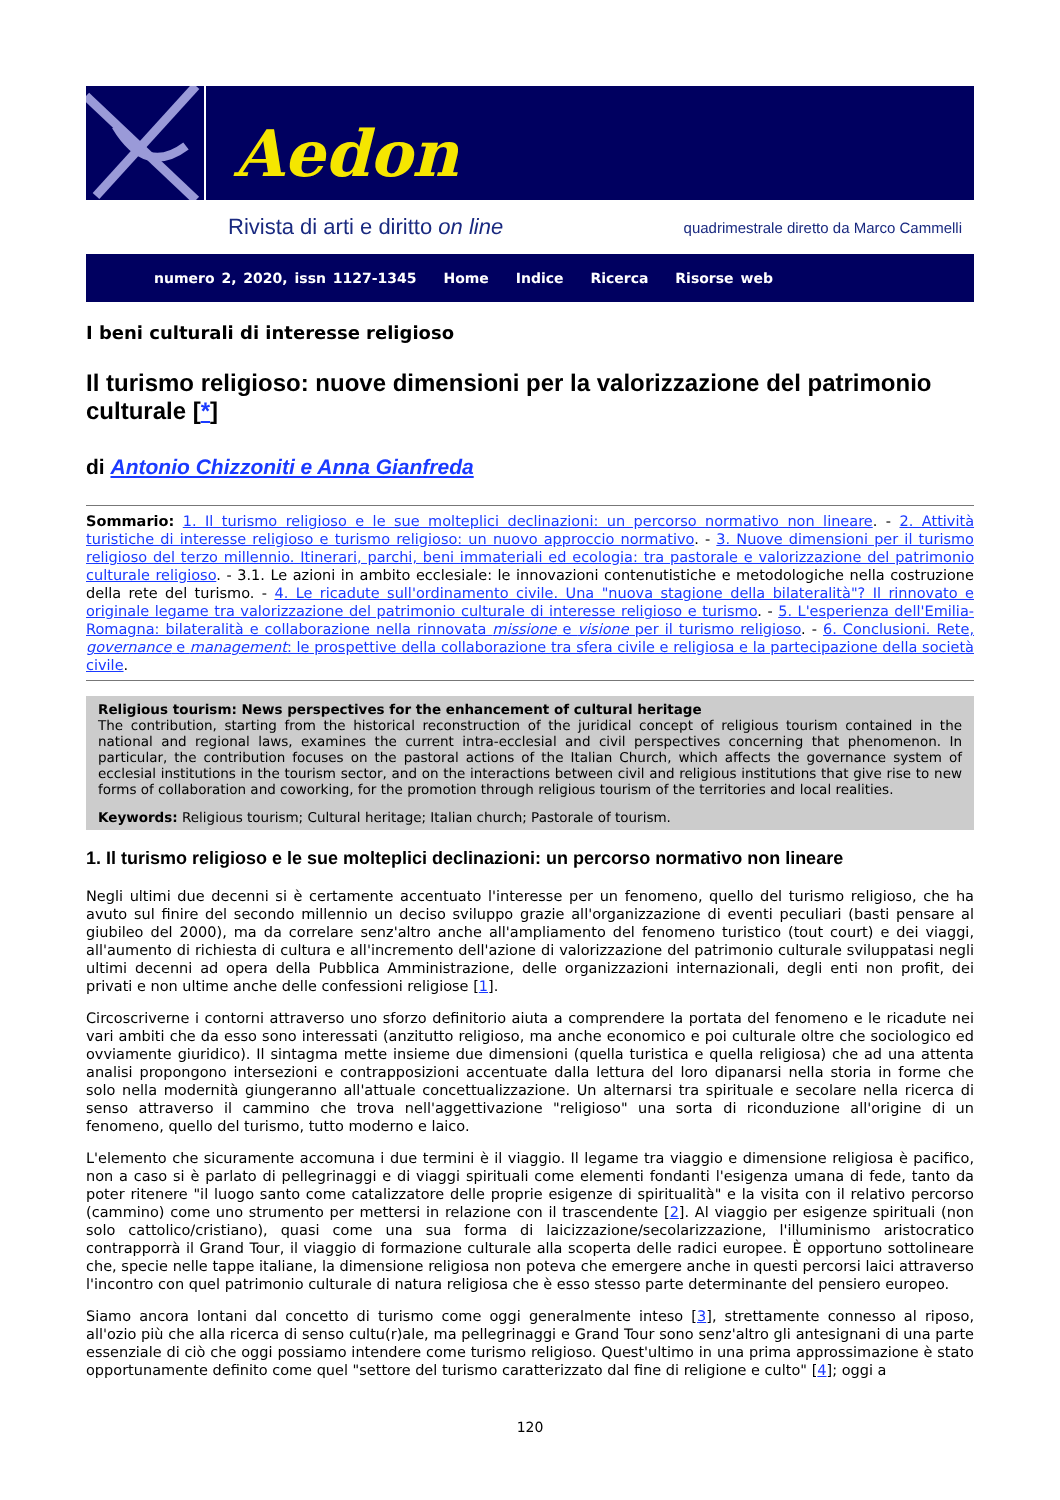Aedon
Rivista di arti e diritto on line quadrimestrale diretto da Marco Cammelli
numero 2, 2020, issn 1127-1345 Home Indice Ricerca Risorse web
I beni culturali di interesse religioso
Il turismo religioso: nuove dimensioni per la valorizzazione del patrimonio culturale [*]
di Antonio Chizzoniti e Anna Gianfreda
Sommario: 1. Il turismo religioso e le sue molteplici declinazioni: un percorso normativo non lineare. - 2. Attività turistiche di interesse religioso e turismo religioso: un nuovo approccio normativo. - 3. Nuove dimensioni per il turismo religioso del terzo millennio. Itinerari, parchi, beni immateriali ed ecologia: tra pastorale e valorizzazione del patrimonio culturale religioso. - 3.1. Le azioni in ambito ecclesiale: le innovazioni contenutistiche e metodologiche nella costruzione della rete del turismo. - 4. Le ricadute sull'ordinamento civile. Una "nuova stagione della bilateralità"? Il rinnovato e originale legame tra valorizzazione del patrimonio culturale di interesse religioso e turismo. - 5. L'esperienza dell'Emilia-Romagna: bilateralità e collaborazione nella rinnovata missione e visione per il turismo religioso. - 6. Conclusioni. Rete, governance e management: le prospettive della collaborazione tra sfera civile e religiosa e la partecipazione della società civile.
Religious tourism: News perspectives for the enhancement of cultural heritage
The contribution, starting from the historical reconstruction of the juridical concept of religious tourism contained in the national and regional laws, examines the current intra-ecclesial and civil perspectives concerning that phenomenon. In particular, the contribution focuses on the pastoral actions of the Italian Church, which affects the governance system of ecclesial institutions in the tourism sector, and on the interactions between civil and religious institutions that give rise to new forms of collaboration and coworking, for the promotion through religious tourism of the territories and local realities.
Keywords: Religious tourism; Cultural heritage; Italian church; Pastorale of tourism.
1. Il turismo religioso e le sue molteplici declinazioni: un percorso normativo non lineare
Negli ultimi due decenni si è certamente accentuato l'interesse per un fenomeno, quello del turismo religioso, che ha avuto sul finire del secondo millennio un deciso sviluppo grazie all'organizzazione di eventi peculiari (basti pensare al giubileo del 2000), ma da correlare senz'altro anche all'ampliamento del fenomeno turistico (tout court) e dei viaggi, all'aumento di richiesta di cultura e all'incremento dell'azione di valorizzazione del patrimonio culturale sviluppatasi negli ultimi decenni ad opera della Pubblica Amministrazione, delle organizzazioni internazionali, degli enti non profit, dei privati e non ultime anche delle confessioni religiose [1].
Circoscriverne i contorni attraverso uno sforzo definitorio aiuta a comprendere la portata del fenomeno e le ricadute nei vari ambiti che da esso sono interessati (anzitutto religioso, ma anche economico e poi culturale oltre che sociologico ed ovviamente giuridico). Il sintagma mette insieme due dimensioni (quella turistica e quella religiosa) che ad una attenta analisi propongono intersezioni e contrapposizioni accentuate dalla lettura del loro dipanarsi nella storia in forme che solo nella modernità giungeranno all'attuale concettualizzazione. Un alternarsi tra spirituale e secolare nella ricerca di senso attraverso il cammino che trova nell'aggettivazione "religioso" una sorta di riconduzione all'origine di un fenomeno, quello del turismo, tutto moderno e laico.
L'elemento che sicuramente accomuna i due termini è il viaggio. Il legame tra viaggio e dimensione religiosa è pacifico, non a caso si è parlato di pellegrinaggi e di viaggi spirituali come elementi fondanti l'esigenza umana di fede, tanto da poter ritenere "il luogo santo come catalizzatore delle proprie esigenze di spiritualità" e la visita con il relativo percorso (cammino) come uno strumento per mettersi in relazione con il trascendente [2]. Al viaggio per esigenze spirituali (non solo cattolico/cristiano), quasi come una sua forma di laicizzazione/secolarizzazione, l'illuminismo aristocratico contrapporrà il Grand Tour, il viaggio di formazione culturale alla scoperta delle radici europee. È opportuno sottolineare che, specie nelle tappe italiane, la dimensione religiosa non poteva che emergere anche in questi percorsi laici attraverso l'incontro con quel patrimonio culturale di natura religiosa che è esso stesso parte determinante del pensiero europeo.
Siamo ancora lontani dal concetto di turismo come oggi generalmente inteso [3], strettamente connesso al riposo, all'ozio più che alla ricerca di senso cultu(r)ale, ma pellegrinaggi e Grand Tour sono senz'altro gli antesignani di una parte essenziale di ciò che oggi possiamo intendere come turismo religioso. Quest'ultimo in una prima approssimazione è stato opportunamente definito come quel "settore del turismo caratterizzato dal fine di religione e culto" [4]; oggi a
120